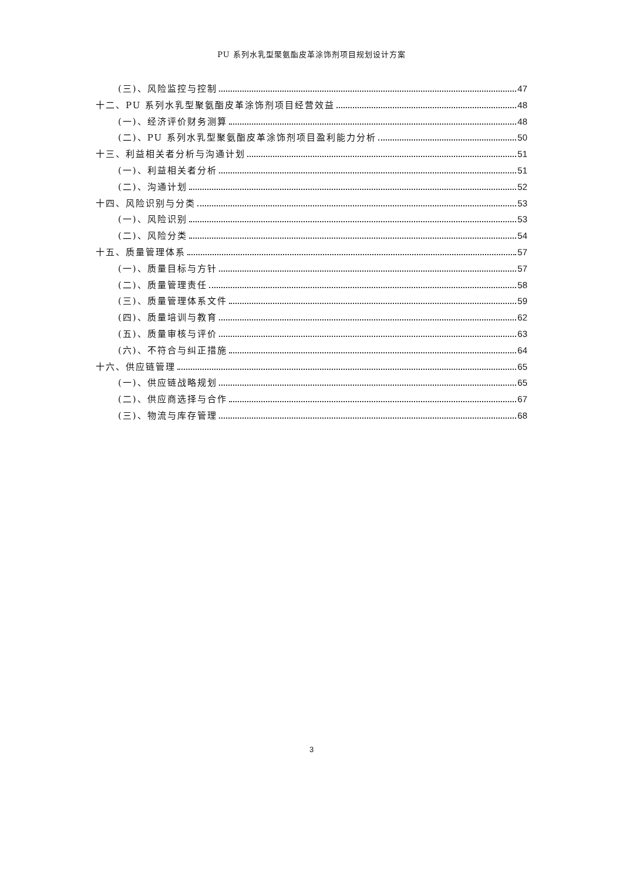PU 系列水乳型聚氨酯皮革涂饰剂项目规划设计方案
(三)、风险监控与控制 47
十二、PU 系列水乳型聚氨酯皮革涂饰剂项目经营效益 48
(一)、经济评价财务测算 48
(二)、PU 系列水乳型聚氨酯皮革涂饰剂项目盈利能力分析 50
十三、利益相关者分析与沟通计划 51
(一)、利益相关者分析 51
(二)、沟通计划 52
十四、风险识别与分类 53
(一)、风险识别 53
(二)、风险分类 54
十五、质量管理体系 57
(一)、质量目标与方针 57
(二)、质量管理责任 58
(三)、质量管理体系文件 59
(四)、质量培训与教育 62
(五)、质量审核与评价 63
(六)、不符合与纠正措施 64
十六、供应链管理 65
(一)、供应链战略规划 65
(二)、供应商选择与合作 67
(三)、物流与库存管理 68
3